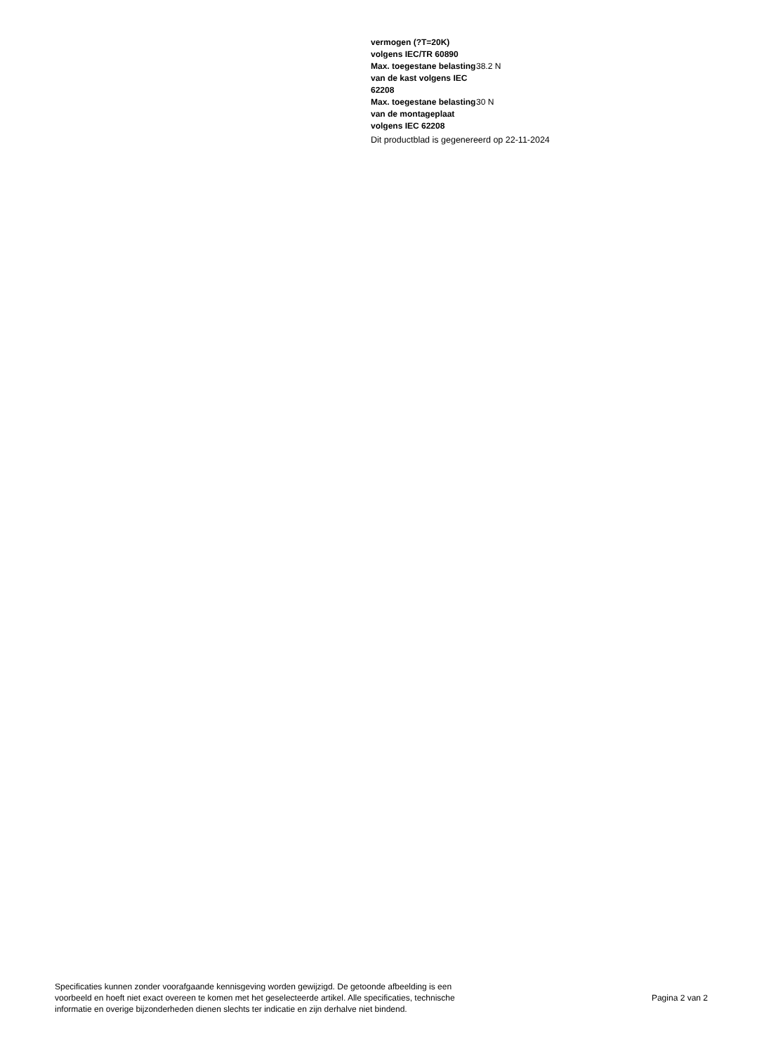| vermogen (?T=20K) volgens IEC/TR 60890 | |
| Max. toegestane belasting van de kast volgens IEC 62208 | 38.2 N |
| Max. toegestane belasting van de montageplaat volgens IEC 62208 | 30 N |
Dit productblad is gegenereerd op 22-11-2024
Specificaties kunnen zonder voorafgaande kennisgeving worden gewijzigd. De getoonde afbeelding is een
voorbeeld en hoeft niet exact overeen te komen met het geselecteerde artikel. Alle specificaties, technische
informatie en overige bijzonderheden dienen slechts ter indicatie en zijn derhalve niet bindend.
Pagina 2 van 2